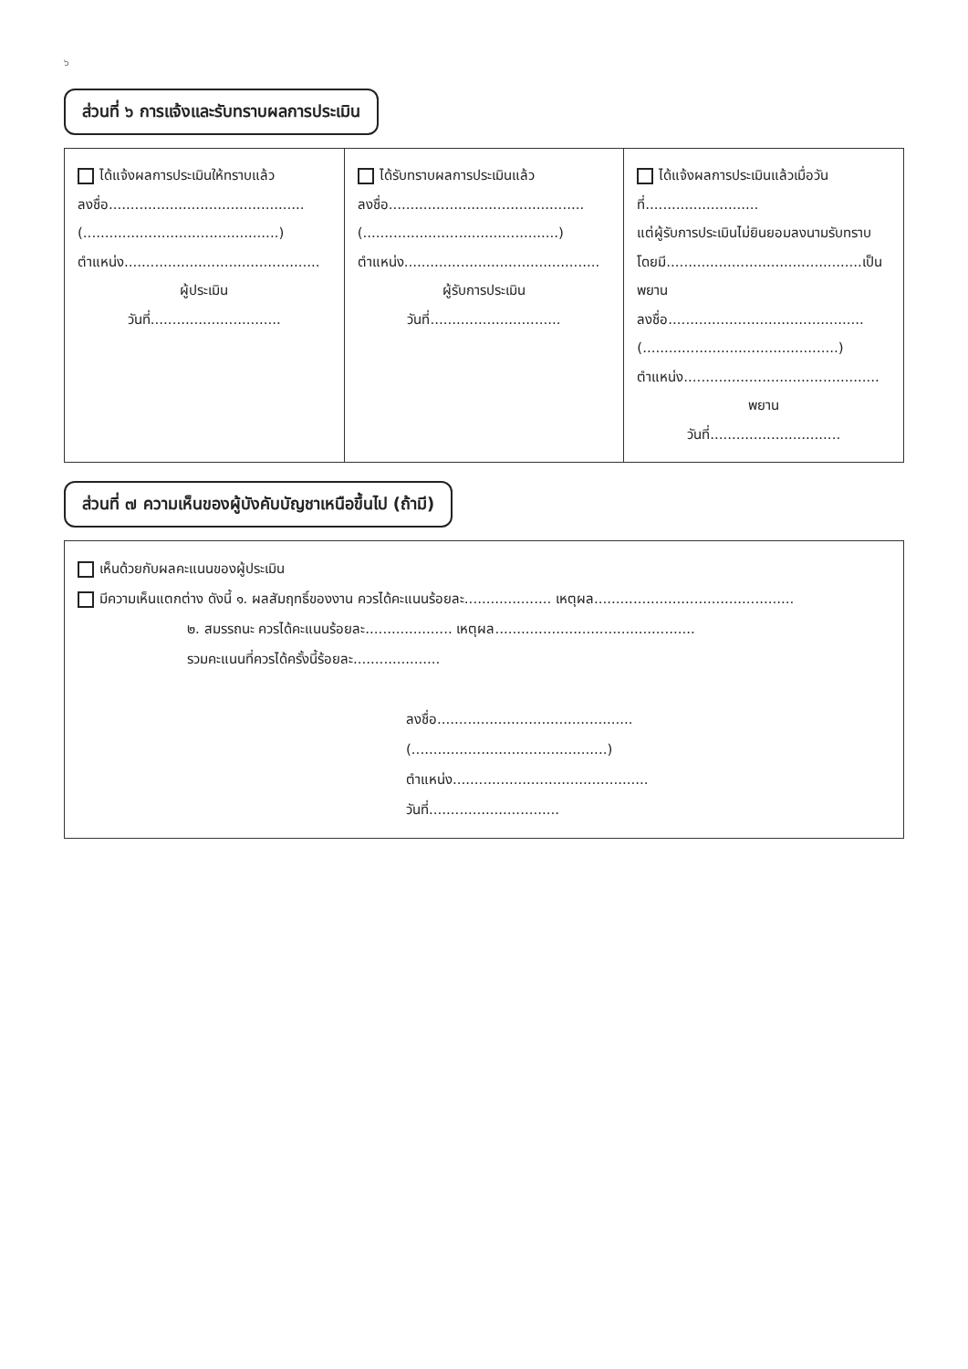๖
ส่วนที่ ๖ การแจ้งและรับทราบผลการประเมิน
| ได้แจ้งผลการประเมินให้ทราบแล้ว ลงชื่อ............................................. (.............................................) ตำแหน่ง............................................. ผู้ประเมิน วันที่.............................. | ได้รับทราบผลการประเมินแล้ว ลงชื่อ............................................. (.............................................) ตำแหน่ง............................................. ผู้รับการประเมิน วันที่.............................. | ได้แจ้งผลการประเมินแล้วเมื่อวันที่.......................... แต่ผู้รับการประเมินไม่ยินยอมลงนามรับทราบ โดยมี.............................................เป็นพยาน ลงชื่อ............................................. (.............................................) ตำแหน่ง............................................. พยาน วันที่.............................. |
ส่วนที่ ๗ ความเห็นของผู้บังคับบัญชาเหนือขึ้นไป (ถ้ามี)
เห็นด้วยกับผลคะแนนของผู้ประเมิน
มีความเห็นแตกต่าง ดังนี้ ๑. ผลสัมฤทธิ์ของงาน ควรได้คะแนนร้อยละ.................... เหตุผล..............................................
๒. สมรรถนะ ควรได้คะแนนร้อยละ.................... เหตุผล..............................................
รวมคะแนนที่ควรได้ครั้งนี้ร้อยละ....................
ลงชื่อ.............................................
(.............................................)
ตำแหน่ง.............................................
วันที่..............................